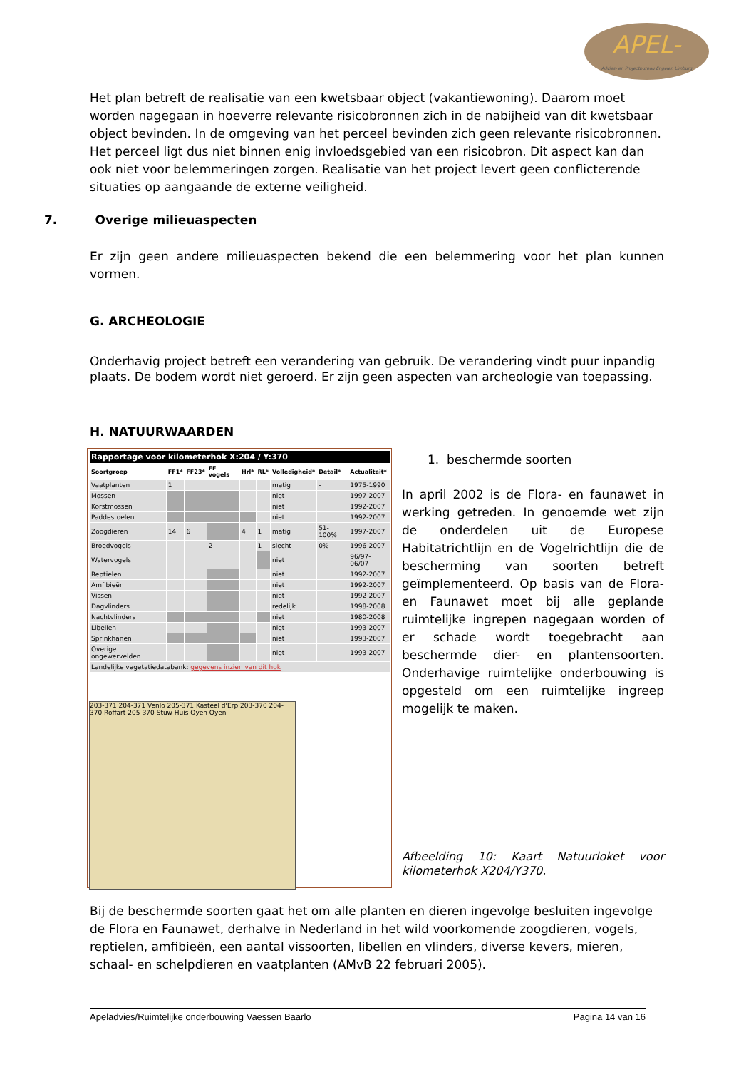APEL-
Advies- en Projectbureau Engelen Limburg
Het plan betreft de realisatie van een kwetsbaar object (vakantiewoning). Daarom moet worden nagegaan in hoeverre relevante risicobronnen zich in de nabijheid van dit kwetsbaar object bevinden. In de omgeving van het perceel bevinden zich geen relevante risicobronnen. Het perceel ligt dus niet binnen enig invloedsgebied van een risicobron. Dit aspect kan dan ook niet voor belemmeringen zorgen. Realisatie van het project levert geen conflicterende situaties op aangaande de externe veiligheid.
7. Overige milieuaspecten
Er zijn geen andere milieuaspecten bekend die een belemmering voor het plan kunnen vormen.
G. ARCHEOLOGIE
Onderhavig project betreft een verandering van gebruik. De verandering vindt puur inpandig plaats. De bodem wordt niet geroerd. Er zijn geen aspecten van archeologie van toepassing.
H. NATUURWAARDEN
| Rapportage voor kilometerhok X:204 / Y:370 | | | | | | | | |
| --- | --- | --- | --- | --- | --- | --- | --- | --- |
| Soortgroep | FF1* | FF23* | FF vogels | Hrl* | RL* | Volledigheid* | Detail* | Actualiteit* |
| Vaatplanten | 1 | | | | | matig | - | 1975-1990 |
| Mossen | | | | | | niet | | 1997-2007 |
| Korstmossen | | | | | | niet | | 1992-2007 |
| Paddestoelen | | | | | | niet | | 1992-2007 |
| Zoogdieren | 14 | 6 | | 4 | 1 | matig | 51-100% | 1997-2007 |
| Broedvogels | | | 2 | | 1 | slecht | 0% | 1996-2007 |
| Watervogels | | | | | | niet | | 96/97-06/07 |
| Reptielen | | | | | | niet | | 1992-2007 |
| Amfibieën | | | | | | niet | | 1992-2007 |
| Vissen | | | | | | niet | | 1992-2007 |
| Dagvlinders | | | | | | redelijk | | 1998-2008 |
| Nachtvlinders | | | | | | niet | | 1980-2008 |
| Libellen | | | | | | niet | | 1993-2007 |
| Sprinkhanen | | | | | | niet | | 1993-2007 |
| Overige ongewervelden | | | | | | niet | | 1993-2007 |
| Landelijke vegetatiedatabank: gegevens inzien van dit hok | | | | | | | | |
203-371 204-371 Venlo 205-371 Kasteel d'Erp 203-370 204-370 Roffart 205-370 Stuw Huis Oyen Oyen
1. beschermde soorten
In april 2002 is de Flora- en faunawet in werking getreden. In genoemde wet zijn de onderdelen uit de Europese Habitatrichtlijn en de Vogelrichtlijn die de bescherming van soorten betreft geïmplementeerd. Op basis van de Flora- en Faunawet moet bij alle geplande ruimtelijke ingrepen nagegaan worden of er schade wordt toegebracht aan beschermde dier- en plantensoorten. Onderhavige ruimtelijke onderbouwing is opgesteld om een ruimtelijke ingreep mogelijk te maken.
Afbeelding 10: Kaart Natuurloket voor kilometerhok X204/Y370.
Bij de beschermde soorten gaat het om alle planten en dieren ingevolge besluiten ingevolge de Flora en Faunawet, derhalve in Nederland in het wild voorkomende zoogdieren, vogels, reptielen, amfibieën, een aantal vissoorten, libellen en vlinders, diverse kevers, mieren, schaal- en schelpdieren en vaatplanten (AMvB 22 februari 2005).
Apeladvies/Ruimtelijke onderbouwing Vaessen Baarlo Pagina 14 van 16